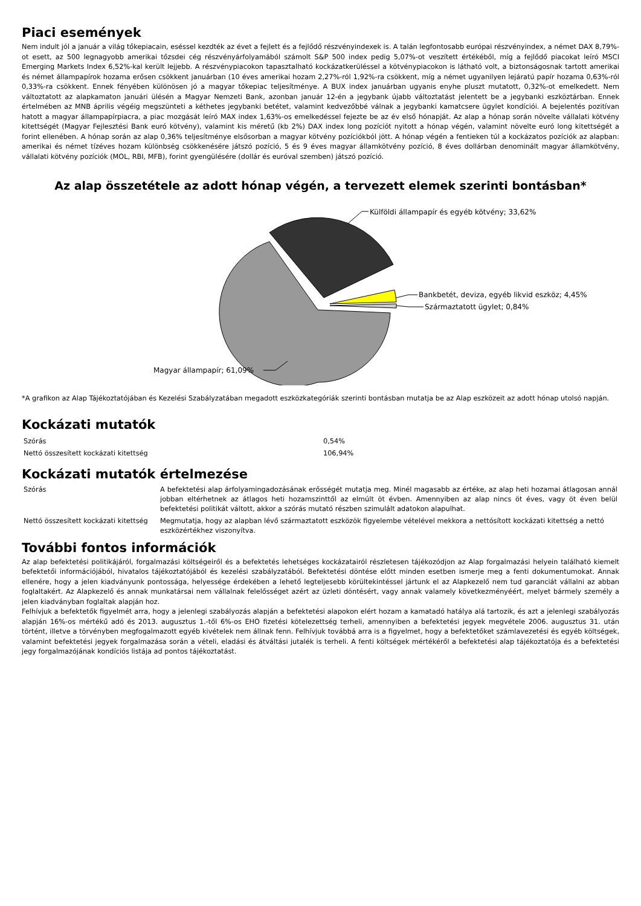Piaci események
Nem indult jól a január a világ tőkepiacain, eséssel kezdték az évet a fejlett és a fejlődő részvényindexek is. A talán legfontosabb európai részvényindex, a német DAX 8,79%-ot esett, az 500 legnagyobb amerikai tőzsdei cég részvényárfolyamából számolt S&P 500 index pedig 5,07%-ot veszített értékéből, míg a fejlődő piacokat leíró MSCI Emerging Markets Index 6,52%-kal került lejjebb. A részvénypiacokon tapasztalható kockázatkerüléssel a kötvénypiacokon is látható volt, a biztonságosnak tartott amerikai és német állampapírok hozama erősen csökkent januárban (10 éves amerikai hozam 2,27%-ról 1,92%-ra csökkent, míg a német ugyanilyen lejáratú papír hozama 0,63%-ról 0,33%-ra csökkent. Ennek fényében különösen jó a magyar tőkepiac teljesítménye. A BUX index januárban ugyanis enyhe pluszt mutatott, 0,32%-ot emelkedett. Nem változtatott az alapkamaton januári ülésén a Magyar Nemzeti Bank, azonban január 12-én a jegybank újabb változtatást jelentett be a jegybanki eszköztárban. Ennek értelmében az MNB április végéig megszünteti a kéthetes jegybanki betétet, valamint kedvezőbbé válnak a jegybanki kamatcsere ügylet kondíciói. A bejelentés pozitívan hatott a magyar állampapírpiacra, a piac mozgását leíró MAX index 1,63%-os emelkedéssel fejezte be az év első hónapját. Az alap a hónap során növelte vállalati kötvény kitettségét (Magyar Fejlesztési Bank euró kötvény), valamint kis méretű (kb 2%) DAX index long pozíciót nyitott a hónap végén, valamint növelte euró long kitettségét a forint ellenében. A hónap során az alap 0,36% teljesítménye elsősorban a magyar kötvény pozíciókból jött. A hónap végén a fentieken túl a kockázatos pozíciók az alapban: amerikai és német tízéves hozam különbség csökkenésére játszó pozíció, 5 és 9 éves magyar államkötvény pozíció, 8 éves dollárban denominált magyar államkötvény, vállalati kötvény pozíciók (MOL, RBI, MFB), forint gyengülésére (dollár és euróval szemben) játszó pozíció.
Az alap összetétele az adott hónap végén, a tervezett elemek szerinti bontásban*
Külföldi állampapír és egyéb kötvény; 33,62%
Bankbetét, deviza, egyéb likvid eszköz; 4,45%
Származtatott ügylet; 0,84%
Magyar állampapír; 61,09%
*A grafikon az Alap Tájékoztatójában és Kezelési Szabályzatában megadott eszközkategóriák szerinti bontásban mutatja be az Alap eszközeit az adott hónap utolsó napján.
Kockázati mutatók
| Szórás | 0,54% |
| Nettó összesített kockázati kitettség | 106,94% |
Kockázati mutatók értelmezése
| Szórás | A befektetési alap árfolyamingadozásának erősségét mutatja meg. Minél magasabb az értéke, az alap heti hozamai átlagosan annál jobban eltérhetnek az átlagos heti hozamszinttől az elmúlt öt évben. Amennyiben az alap nincs öt éves, vagy öt éven belül befektetési politikát váltott, akkor a szórás mutató részben szimulált adatokon alapulhat. |
| Nettó összesített kockázati kitettség | Megmutatja, hogy az alapban lévő származtatott eszközök figyelembe vételével mekkora a nettósított kockázati kitettség a nettó eszközértékhez viszonyítva. |
További fontos információk
Az alap befektetési politikájáról, forgalmazási költségeiről és a befektetés lehetséges kockázatairól részletesen tájékozódjon az Alap forgalmazási helyein található kiemelt befektetői információjából, hivatalos tájékoztatójából és kezelési szabályzatából. Befektetési döntése előtt minden esetben ismerje meg a fenti dokumentumokat. Annak ellenére, hogy a jelen kiadványunk pontossága, helyessége érdekében a lehető legteljesebb körültekintéssel jártunk el az Alapkezelő nem tud garanciát vállalni az abban foglaltakért. Az Alapkezelő és annak munkatársai nem vállalnak felelősséget azért az üzleti döntésért, vagy annak valamely következményéért, melyet bármely személy a jelen kiadványban foglaltak alapján hoz.
Felhívjuk a befektetők figyelmét arra, hogy a jelenlegi szabályozás alapján a befektetési alapokon elért hozam a kamatadó hatálya alá tartozik, és azt a jelenlegi szabályozás alapján 16%-os mértékű adó és 2013. augusztus 1.-től 6%-os EHO fizetési kötelezettség terheli, amennyiben a befektetési jegyek megvétele 2006. augusztus 31. után történt, illetve a törvényben megfogalmazott egyéb kivételek nem állnak fenn. Felhívjuk továbbá arra is a figyelmet, hogy a befektetőket számlavezetési és egyéb költségek, valamint befektetési jegyek forgalmazása során a vételi, eladási és átváltási jutalék is terheli. A fenti költségek mértékéről a befektetési alap tájékoztatója és a befektetési jegy forgalmazójának kondíciós listája ad pontos tájékoztatást.